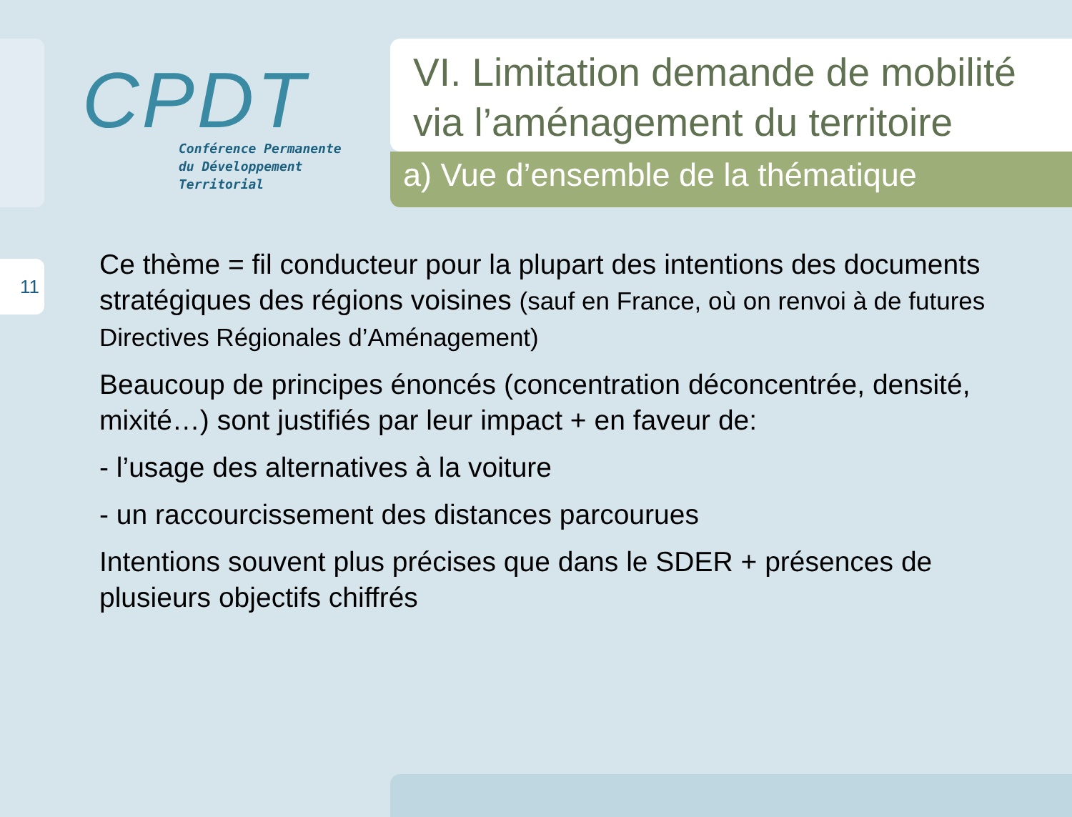11
CPDT
Conférence Permanente
du Développement
Territorial
VI. Limitation demande de mobilité via l’aménagement du territoire
a) Vue d’ensemble de la thématique
Ce thème = fil conducteur pour la plupart des intentions des documents stratégiques des régions voisines (sauf en France, où on renvoi à de futures Directives Régionales d’Aménagement)
Beaucoup de principes énoncés (concentration déconcentrée, densité, mixité…) sont justifiés par leur impact + en faveur de:
- l’usage des alternatives à la voiture
- un raccourcissement des distances parcourues
Intentions souvent plus précises que dans le SDER + présences de plusieurs objectifs chiffrés